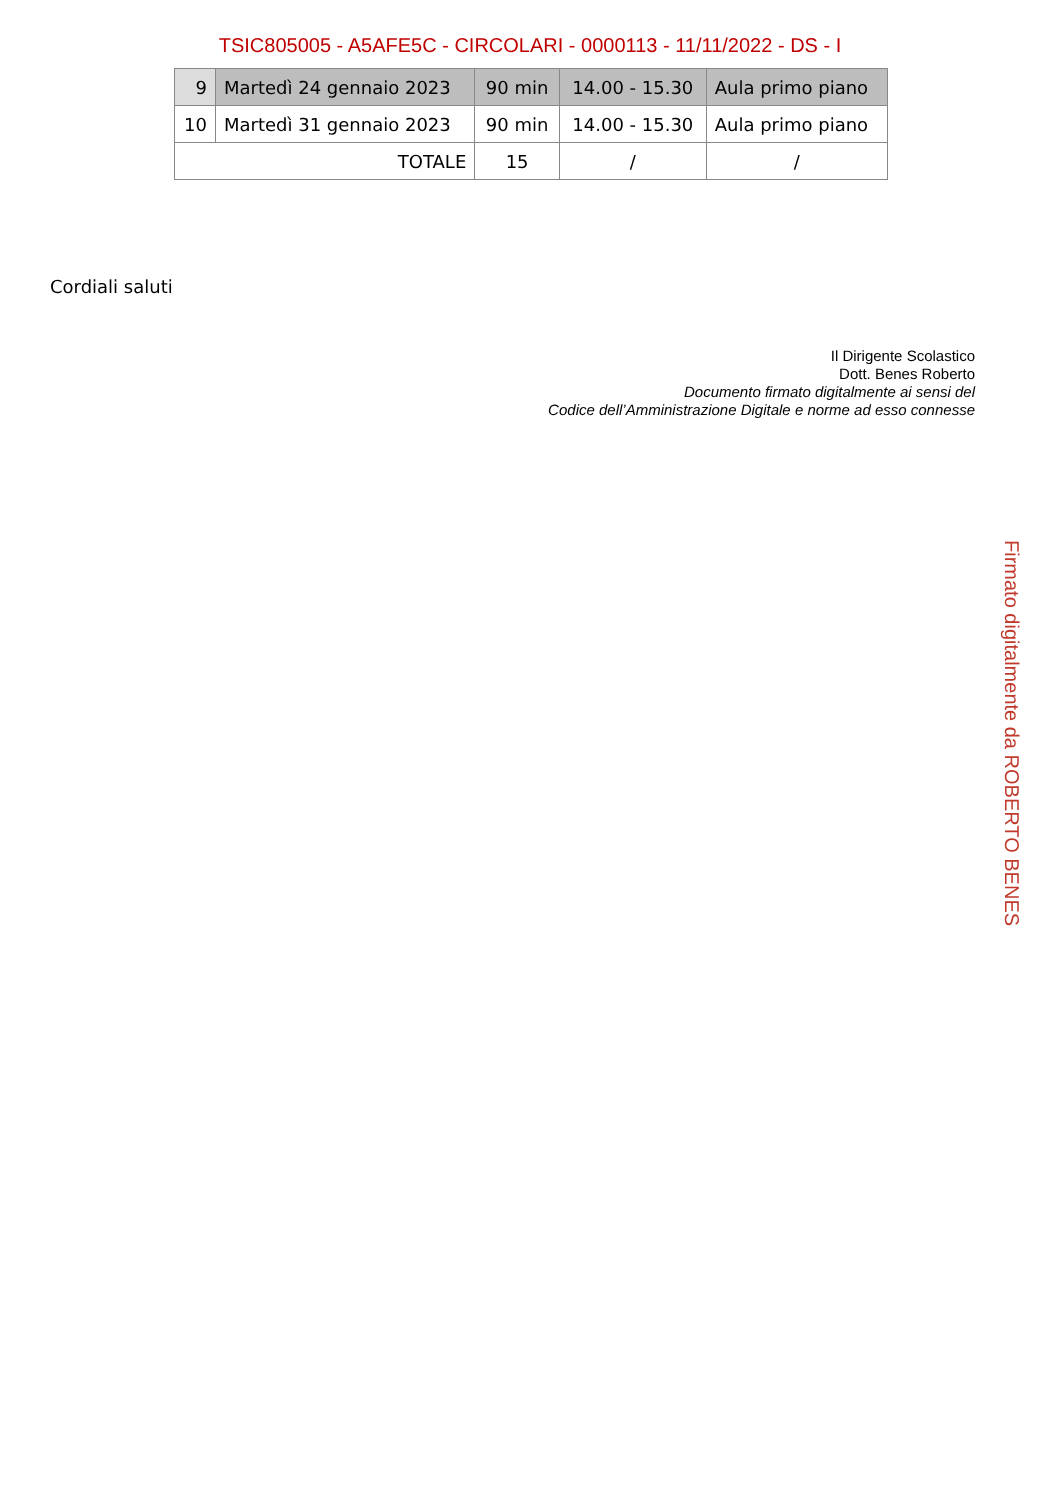TSIC805005 - A5AFE5C - CIRCOLARI - 0000113 - 11/11/2022 - DS - I
| 9 | Martedì 24 gennaio 2023 | 90 min | 14.00 - 15.30 | Aula primo piano |
| 10 | Martedì 31 gennaio 2023 | 90 min | 14.00 - 15.30 | Aula primo piano |
| TOTALE | | 15 | / | / |
Cordiali saluti
Il Dirigente Scolastico
Dott. Benes Roberto
Documento firmato digitalmente ai sensi del
Codice dell’Amministrazione Digitale e norme ad esso connesse
Firmato digitalmente da ROBERTO BENES